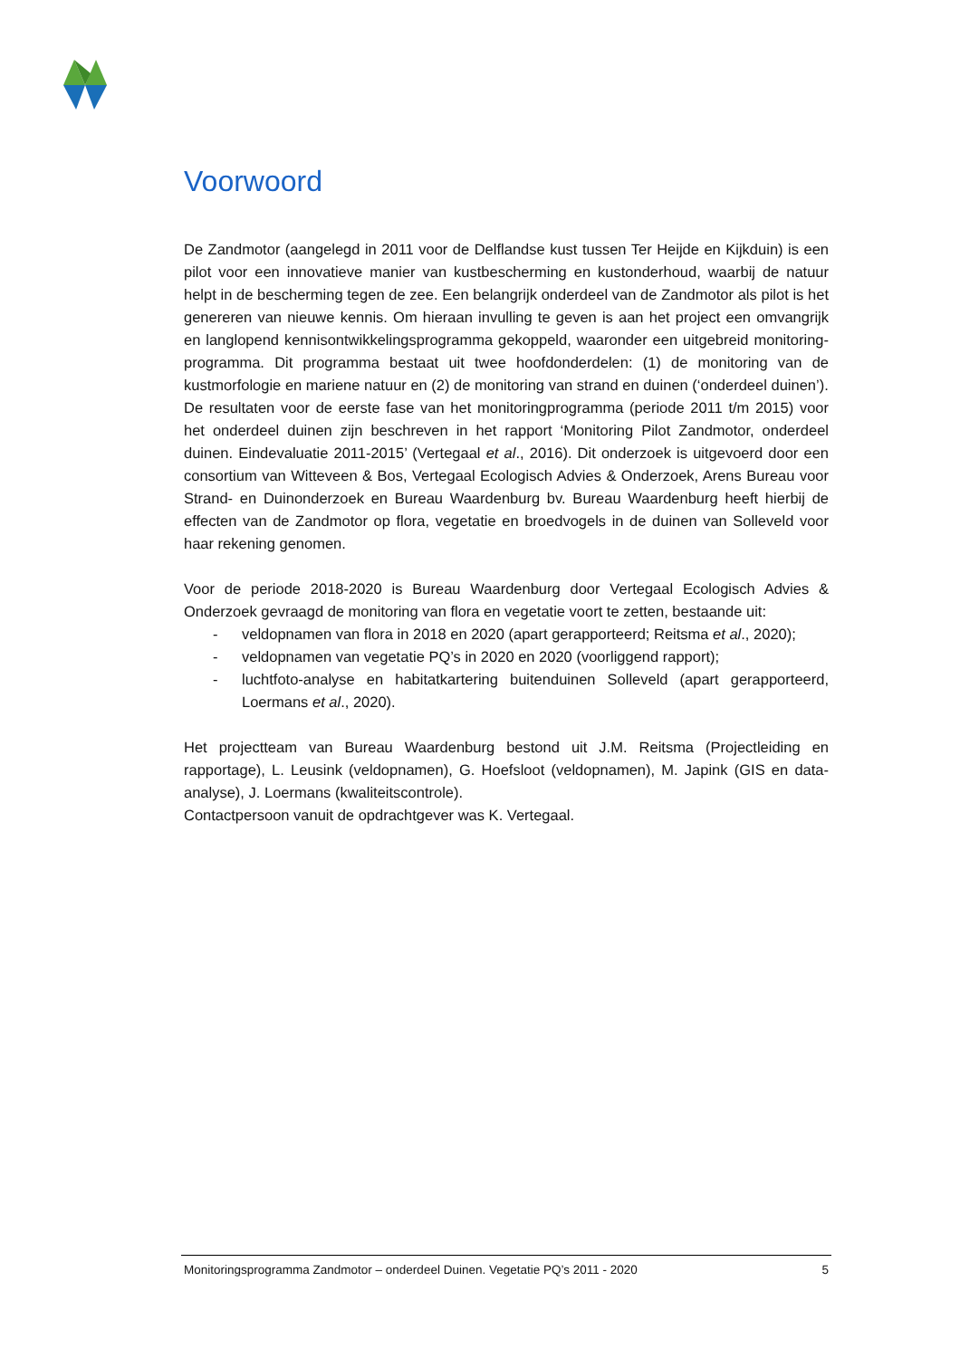Voorwoord
De Zandmotor (aangelegd in 2011 voor de Delflandse kust tussen Ter Heijde en Kijkduin) is een pilot voor een innovatieve manier van kustbescherming en kustonderhoud, waarbij de natuur helpt in de bescherming tegen de zee. Een belangrijk onderdeel van de Zandmotor als pilot is het genereren van nieuwe kennis. Om hieraan invulling te geven is aan het project een omvangrijk en langlopend kennisontwikkelingsprogramma gekoppeld, waaronder een uitgebreid monitoring-programma. Dit programma bestaat uit twee hoofdonderdelen: (1) de monitoring van de kustmorfologie en mariene natuur en (2) de monitoring van strand en duinen (‘onderdeel duinen’).
De resultaten voor de eerste fase van het monitoringprogramma (periode 2011 t/m 2015) voor het onderdeel duinen zijn beschreven in het rapport ‘Monitoring Pilot Zandmotor, onderdeel duinen. Eindevaluatie 2011-2015’ (Vertegaal et al., 2016). Dit onderzoek is uitgevoerd door een consortium van Witteveen & Bos, Vertegaal Ecologisch Advies & Onderzoek, Arens Bureau voor Strand- en Duinonderzoek en Bureau Waardenburg bv. Bureau Waardenburg heeft hierbij de effecten van de Zandmotor op flora, vegetatie en broedvogels in de duinen van Solleveld voor haar rekening genomen.
Voor de periode 2018-2020 is Bureau Waardenburg door Vertegaal Ecologisch Advies & Onderzoek gevraagd de monitoring van flora en vegetatie voort te zetten, bestaande uit:
- veldopnamen van flora in 2018 en 2020 (apart gerapporteerd; Reitsma et al., 2020);
- veldopnamen van vegetatie PQ’s in 2020 en 2020 (voorliggend rapport);
- luchtfoto-analyse en habitatkartering buitenduinen Solleveld (apart gerapporteerd, Loermans et al., 2020).
Het projectteam van Bureau Waardenburg bestond uit J.M. Reitsma (Projectleiding en rapportage), L. Leusink (veldopnamen), G. Hoefsloot (veldopnamen), M. Japink (GIS en data-analyse), J. Loermans (kwaliteitscontrole).
Contactpersoon vanuit de opdrachtgever was K. Vertegaal.
Monitoringsprogramma Zandmotor – onderdeel Duinen. Vegetatie PQ’s 2011 - 2020 5